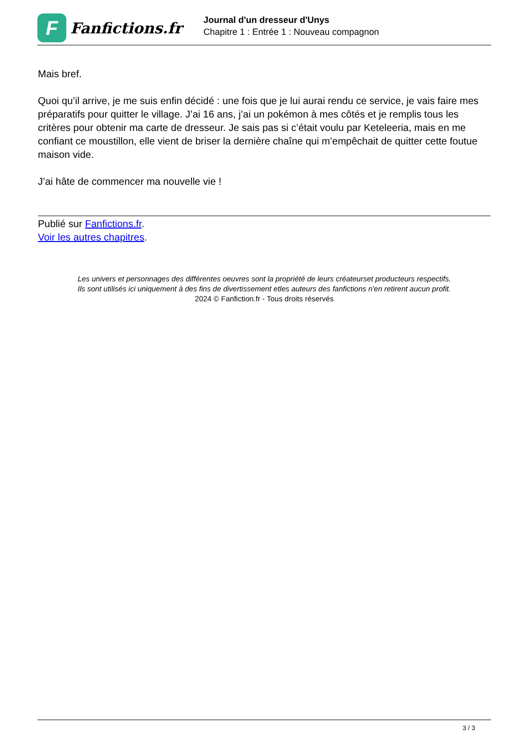F
Fanfictions.fr
Journal d'un dresseur d'Unys
Chapitre 1 : Entrée 1 : Nouveau compagnon
Mais bref.
Quoi qu’il arrive, je me suis enfin décidé : une fois que je lui aurai rendu ce service, je vais faire mes préparatifs pour quitter le village. J’ai 16 ans, j’ai un pokémon à mes côtés et je remplis tous les critères pour obtenir ma carte de dresseur. Je sais pas si c’était voulu par Keteleeria, mais en me confiant ce moustillon, elle vient de briser la dernière chaîne qui m’empêchait de quitter cette foutue maison vide.
J’ai hâte de commencer ma nouvelle vie !
Publié sur Fanfictions.fr.
Voir les autres chapitres.
Les univers et personnages des différentes oeuvres sont la propriété de leurs créateurset producteurs respectifs.
Ils sont utilisés ici uniquement à des fins de divertissement etles auteurs des fanfictions n'en retirent aucun profit.
2024 © Fanfiction.fr - Tous droits réservés
3 / 3